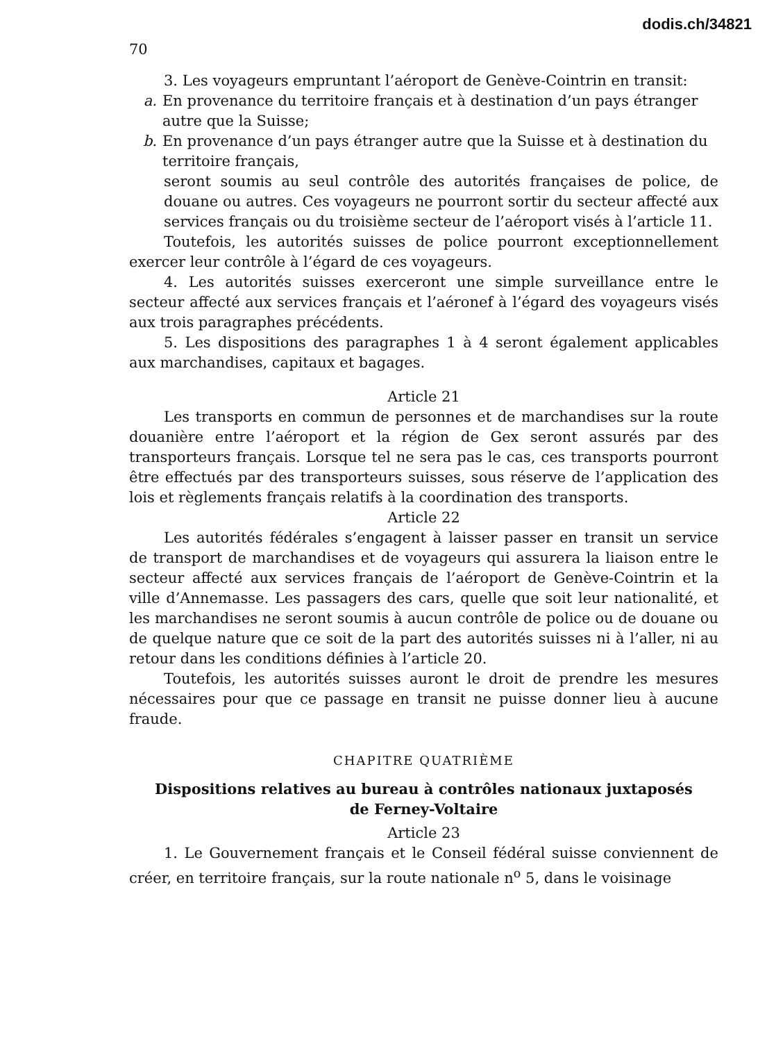dodis.ch/34821
70
3. Les voyageurs empruntant l’aéroport de Genève-Cointrin en transit:
a. En provenance du territoire français et à destination d’un pays étranger autre que la Suisse;
b. En provenance d’un pays étranger autre que la Suisse et à destination du territoire français,
seront soumis au seul contrôle des autorités françaises de police, de douane ou autres. Ces voyageurs ne pourront sortir du secteur affecté aux services français ou du troisième secteur de l’aéroport visés à l’article 11.
Toutefois, les autorités suisses de police pourront exceptionnellement exercer leur contrôle à l’égard de ces voyageurs.
4. Les autorités suisses exerceront une simple surveillance entre le secteur affecté aux services français et l’aéronef à l’égard des voyageurs visés aux trois paragraphes précédents.
5. Les dispositions des paragraphes 1 à 4 seront également applicables aux marchandises, capitaux et bagages.
Article 21
Les transports en commun de personnes et de marchandises sur la route douanière entre l’aéroport et la région de Gex seront assurés par des transporteurs français. Lorsque tel ne sera pas le cas, ces transports pourront être effectués par des transporteurs suisses, sous réserve de l’application des lois et règlements français relatifs à la coordination des transports.
Article 22
Les autorités fédérales s’engagent à laisser passer en transit un service de transport de marchandises et de voyageurs qui assurera la liaison entre le secteur affecté aux services français de l’aéroport de Genève-Cointrin et la ville d’Annemasse. Les passagers des cars, quelle que soit leur nationalité, et les marchandises ne seront soumis à aucun contrôle de police ou de douane ou de quelque nature que ce soit de la part des autorités suisses ni à l’aller, ni au retour dans les conditions définies à l’article 20.
Toutefois, les autorités suisses auront le droit de prendre les mesures nécessaires pour que ce passage en transit ne puisse donner lieu à aucune fraude.
CHAPITRE QUATRIÈME
Dispositions relatives au bureau à contrôles nationaux juxtaposés
de Ferney-Voltaire
Article 23
1. Le Gouvernement français et le Conseil fédéral suisse conviennent de créer, en territoire français, sur la route nationale n<sup>o</sup> 5, dans le voisinage